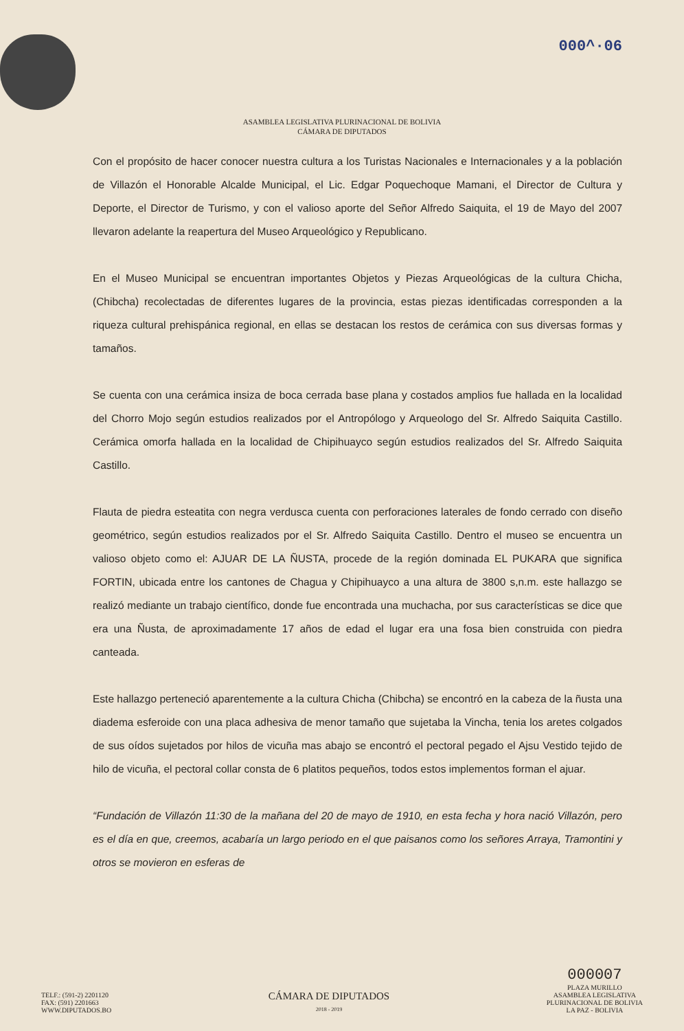000^·06
ASAMBLEA LEGISLATIVA PLURINACIONAL DE BOLIVIA
CÁMARA DE DIPUTADOS
Con el propósito de hacer conocer nuestra cultura a los Turistas Nacionales e Internacionales y a la población de Villazón el Honorable Alcalde Municipal, el Lic. Edgar Poquechoque Mamani, el Director de Cultura y Deporte, el Director de Turismo, y con el valioso aporte del Señor Alfredo Saiquita, el 19 de Mayo del 2007 llevaron adelante la reapertura del Museo Arqueológico y Republicano.
En el Museo Municipal se encuentran importantes Objetos y Piezas Arqueológicas de la cultura Chicha, (Chibcha) recolectadas de diferentes lugares de la provincia, estas piezas identificadas corresponden a la riqueza cultural prehispánica regional, en ellas se destacan los restos de cerámica con sus diversas formas y tamaños.
Se cuenta con una cerámica insiza de boca cerrada base plana y costados amplios fue hallada en la localidad del Chorro Mojo según estudios realizados por el Antropólogo y Arqueologo del Sr. Alfredo Saiquita Castillo. Cerámica omorfa hallada en la localidad de Chipihuayco según estudios realizados del Sr. Alfredo Saiquita Castillo.
Flauta de piedra esteatita con negra verdusca cuenta con perforaciones laterales de fondo cerrado con diseño geométrico, según estudios realizados por el Sr. Alfredo Saiquita Castillo. Dentro el museo se encuentra un valioso objeto como el: AJUAR DE LA ÑUSTA, procede de la región dominada EL PUKARA que significa FORTIN, ubicada entre los cantones de Chagua y Chipihuayco a una altura de 3800 s,n.m. este hallazgo se realizó mediante un trabajo científico, donde fue encontrada una muchacha, por sus características se dice que era una Ñusta, de aproximadamente 17 años de edad el lugar era una fosa bien construida con piedra canteada.
Este hallazgo perteneció aparentemente a la cultura Chicha (Chibcha) se encontró en la cabeza de la ñusta una diadema esferoide con una placa adhesiva de menor tamaño que sujetaba la Vincha, tenia los aretes colgados de sus oídos sujetados por hilos de vicuña mas abajo se encontró el pectoral pegado el Ajsu Vestido tejido de hilo de vicuña, el pectoral collar consta de 6 platitos pequeños, todos estos implementos forman el ajuar.
“Fundación de Villazón 11:30 de la mañana del 20 de mayo de 1910, en esta fecha y hora nació Villazón, pero es el día en que, creemos, acabaría un largo periodo en el que paisanos como los señores Arraya, Tramontini y otros se movieron en esferas de
TELF.: (591-2) 2201120
FAX: (591) 2201663
WWW.DIPUTADOS.BO
CÁMARA DE DIPUTADOS
2018 - 2019
000007
PLAZA MURILLO
ASAMBLEA LEGISLATIVA
PLURINACIONAL DE BOLIVIA
LA PAZ - BOLIVIA